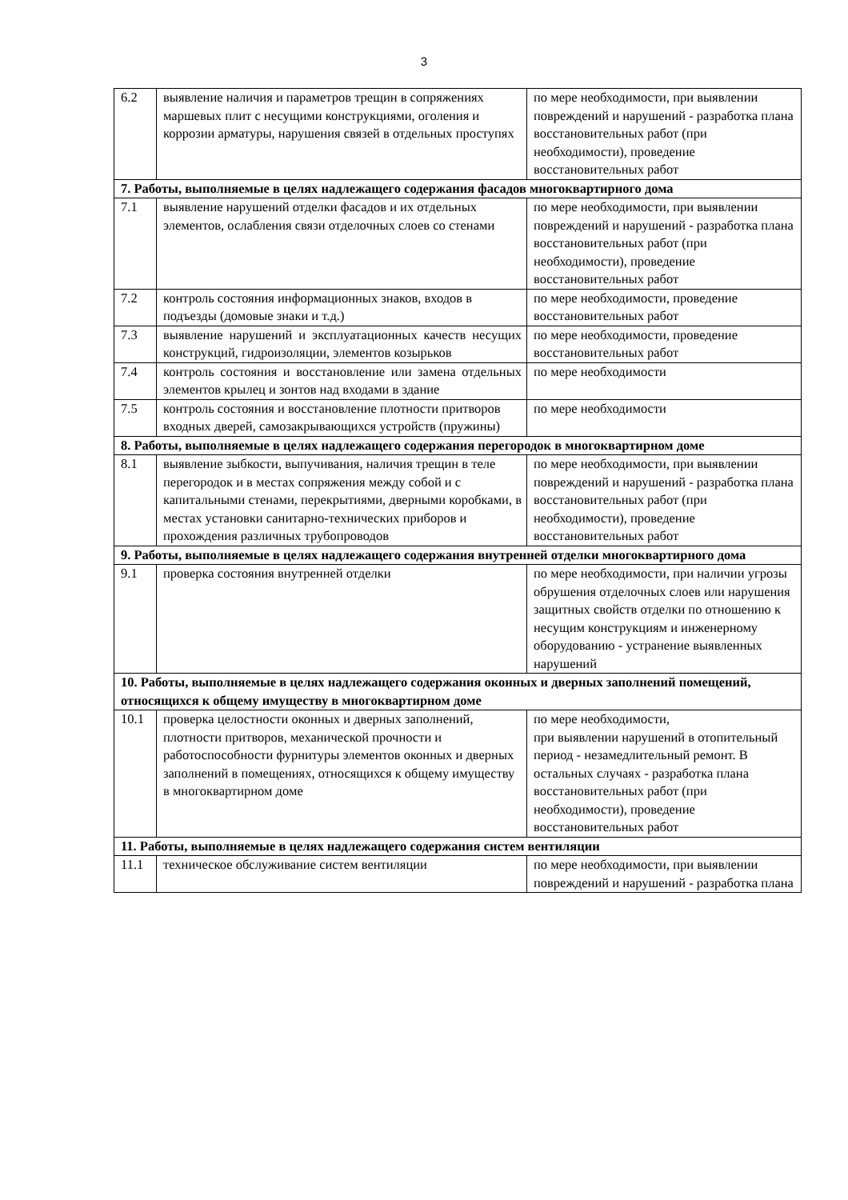3
| 6.2 | выявление наличия и параметров трещин в сопряжениях маршевых плит с несущими конструкциями, оголения и коррозии арматуры, нарушения связей в отдельных проступях | по мере необходимости, при выявлении повреждений и нарушений - разработка плана восстановительных работ (при необходимости), проведение восстановительных работ |
| 7. Работы, выполняемые в целях надлежащего содержания фасадов многоквартирного дома | | |
| 7.1 | выявление нарушений отделки фасадов и их отдельных элементов, ослабления связи отделочных слоев со стенами | по мере необходимости, при выявлении повреждений и нарушений - разработка плана восстановительных работ (при необходимости), проведение восстановительных работ |
| 7.2 | контроль состояния информационных знаков, входов в подъезды (домовые знаки и т.д.) | по мере необходимости, проведение восстановительных работ |
| 7.3 | выявление нарушений и эксплуатационных качеств несущих конструкций, гидроизоляции, элементов козырьков | по мере необходимости, проведение восстановительных работ |
| 7.4 | контроль состояния и восстановление или замена отдельных элементов крылец и зонтов над входами в здание | по мере необходимости |
| 7.5 | контроль состояния и восстановление плотности притворов входных дверей, самозакрывающихся устройств (пружины) | по мере необходимости |
| 8. Работы, выполняемые в целях надлежащего содержания перегородок в многоквартирном доме | | |
| 8.1 | выявление зыбкости, выпучивания, наличия трещин в теле перегородок и в местах сопряжения между собой и с капитальными стенами, перекрытиями, дверными коробками, в местах установки санитарно-технических приборов и прохождения различных трубопроводов | по мере необходимости, при выявлении повреждений и нарушений - разработка плана восстановительных работ (при необходимости), проведение восстановительных работ |
| 9. Работы, выполняемые в целях надлежащего содержания внутренней отделки многоквартирного дома | | |
| 9.1 | проверка состояния внутренней отделки | по мере необходимости, при наличии угрозы обрушения отделочных слоев или нарушения защитных свойств отделки по отношению к несущим конструкциям и инженерному оборудованию - устранение выявленных нарушений |
| 10. Работы, выполняемые в целях надлежащего содержания оконных и дверных заполнений помещений, относящихся к общему имуществу в многоквартирном доме | | |
| 10.1 | проверка целостности оконных и дверных заполнений, плотности притворов, механической прочности и работоспособности фурнитуры элементов оконных и дверных заполнений в помещениях, относящихся к общему имуществу в многоквартирном доме | по мере необходимости, при выявлении нарушений в отопительный период - незамедлительный ремонт. В остальных случаях - разработка плана восстановительных работ (при необходимости), проведение восстановительных работ |
| 11. Работы, выполняемые в целях надлежащего содержания систем вентиляции | | |
| 11.1 | техническое обслуживание систем вентиляции | по мере необходимости, при выявлении повреждений и нарушений - разработка плана |